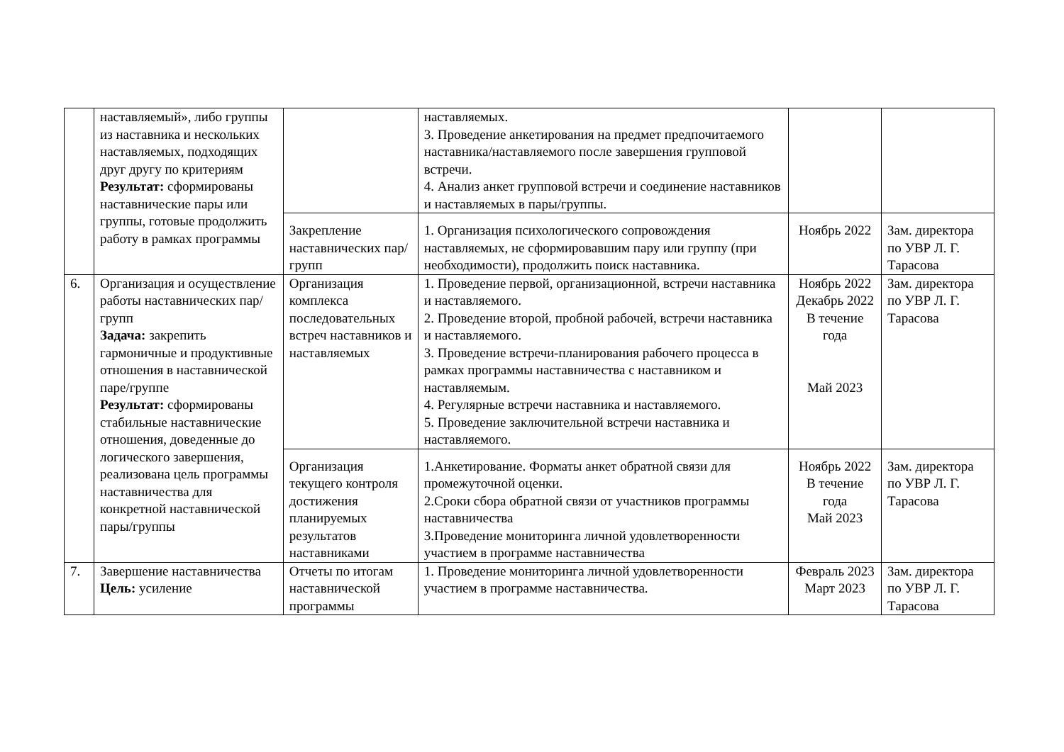| | наставляемый», либо группы из наставника и нескольких наставляемых, подходящих друг другу по критериям Результат: сформированы наставнические пары или группы, готовые продолжить работу в рамках программы | | наставляемых. 3. Проведение анкетирования на предмет предпочитаемого наставника/наставляемого после завершения групповой встречи. 4. Анализ анкет групповой встречи и соединение наставников и наставляемых в пары/группы. | | |
| | | Закрепление наставнических пар/групп | 1. Организация психологического сопровождения наставляемых, не сформировавшим пару или группу (при необходимости), продолжить поиск наставника. | Ноябрь 2022 | Зам. директора по УВР Л. Г. Тарасова |
| 6. | Организация и осуществление работы наставнических пар/групп Задача: закрепить гармоничные и продуктивные отношения в наставнической паре/группе Результат: сформированы стабильные наставнические отношения, доведенные до логического завершения, реализована цель программы наставничества для конкретной наставнической пары/группы | Организация комплекса последовательных встреч наставников и наставляемых | 1. Проведение первой, организационной, встречи наставника и наставляемого. 2. Проведение второй, пробной рабочей, встречи наставника и наставляемого. 3. Проведение встречи-планирования рабочего процесса в рамках программы наставничества с наставником и наставляемым. 4. Регулярные встречи наставника и наставляемого. 5. Проведение заключительной встречи наставника и наставляемого. | Ноябрь 2022 Декабрь 2022 В течение года Май 2023 | Зам. директора по УВР Л. Г. Тарасова |
| | | Организация текущего контроля достижения планируемых результатов наставниками | 1.Анкетирование. Форматы анкет обратной связи для промежуточной оценки. 2.Сроки сбора обратной связи от участников программы наставничества 3.Проведение мониторинга личной удовлетворенности участием в программе наставничества | Ноябрь 2022 В течение года Май 2023 | Зам. директора по УВР Л. Г. Тарасова |
| 7. | Завершение наставничества Цель: усиление | Отчеты по итогам наставнической программы | 1. Проведение мониторинга личной удовлетворенности участием в программе наставничества. | Февраль 2023 Март 2023 | Зам. директора по УВР Л. Г. Тарасова |